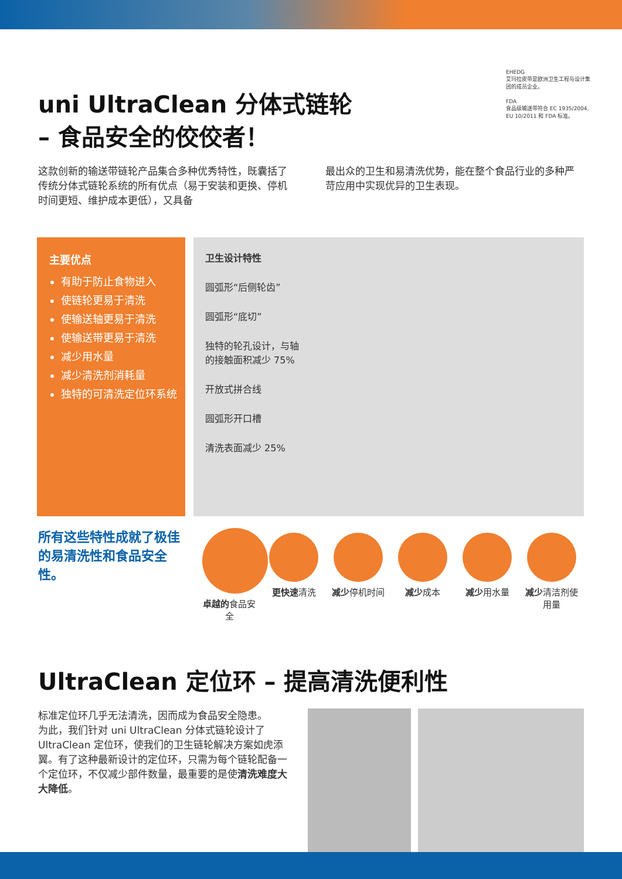uni UltraClean 分体式链轮
– 食品安全的佼佼者！
EHEDG
艾玛拉皮带是欧洲卫生工程与设计集团的成员企业。
FDA
食品级输送带符合 EC 1935/2004, EU 10/2011 和 FDA 标准。
这款创新的输送带链轮产品集合多种优秀特性，既囊括了传统分体式链轮系统的所有优点（易于安装和更换、停机时间更短、维护成本更低），又具备
最出众的卫生和易清洗优势，能在整个食品行业的多种严苛应用中实现优异的卫生表现。
主要优点
有助于防止食物进入
使链轮更易于清洗
使输送轴更易于清洗
使输送带更易于清洗
减少用水量
减少清洗剂消耗量
独特的可清洗定位环系统
卫生设计特性
圆弧形“后侧轮齿”
圆弧形“底切”
独特的轮孔设计，与轴的接触面积减少 75%
开放式拼合线
圆弧形开口槽
清洗表面减少 25%
所有这些特性成就了极佳的易清洗性和食品安全性。
卓越的食品安全
更快速清洗 减少停机时间 减少成本 减少用水量 减少清洁剂使用量
UltraClean 定位环 – 提高清洗便利性
标准定位环几乎无法清洗，因而成为食品安全隐患。
为此，我们针对 uni UltraClean 分体式链轮设计了 UltraClean 定位环，使我们的卫生链轮解决方案如虎添翼。有了这种最新设计的定位环，只需为每个链轮配备一个定位环，不仅减少部件数量，最重要的是使清洗难度大大降低。